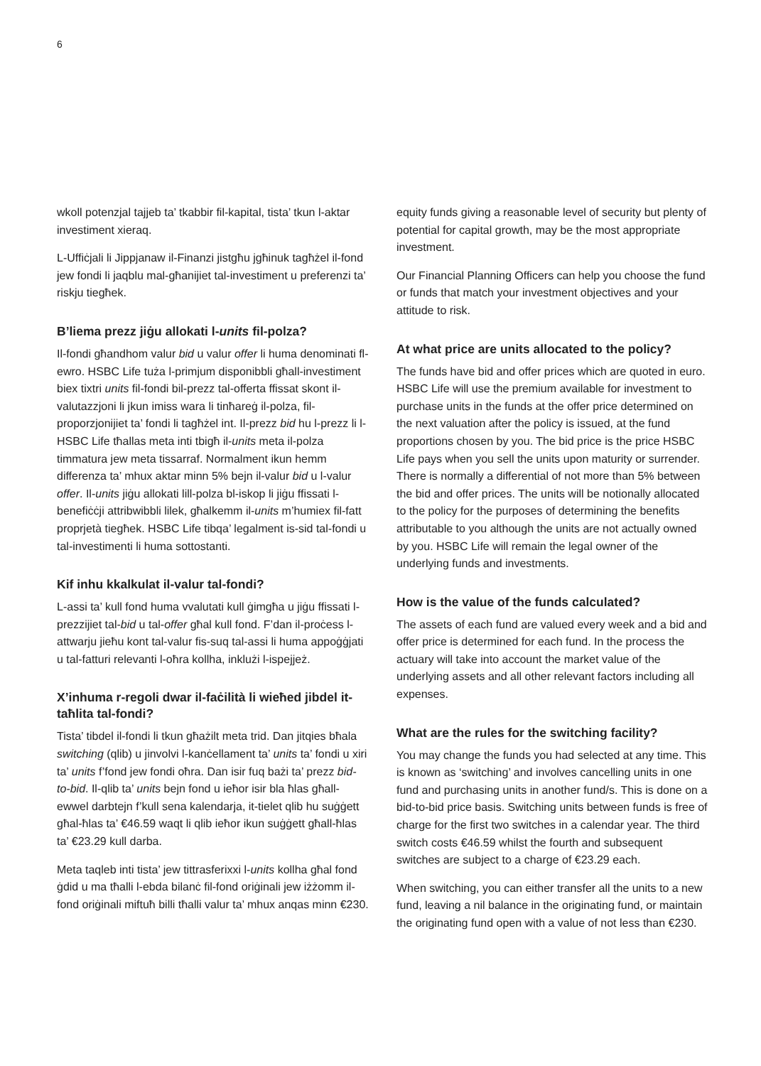6
wkoll potenzjal tajjeb ta’ tkabbir fil-kapital, tista’ tkun l-aktar investiment xieraq.
L-Uffiċjali li Jippjanaw il-Finanzi jistgħu jgħinuk tagħżel il-fond jew fondi li jaqblu mal-għanijiet tal-investiment u preferenzi ta’ riskju tiegħek.
B’liema prezz jiġu allokati l-units fil-polza?
Il-fondi għandhom valur bid u valur offer li huma denominati fl-ewro. HSBC Life tuża l-primjum disponibbli għall-investiment biex tixtri units fil-fondi bil-prezz tal-offerta ffissat skont il-valutazzjoni li jkun imiss wara li tinħareġ il-polza, fil-proporzjonijiet ta’ fondi li tagħżel int. Il-prezz bid hu l-prezz li l-HSBC Life tħallas meta inti tbigħ il-units meta il-polza timmatura jew meta tissarraf. Normalment ikun hemm differenza ta’ mhux aktar minn 5% bejn il-valur bid u l-valur offer. Il-units jiġu allokati lill-polza bl-iskop li jiġu ffissati l-benefiċċji attribwibbli lilek, għalkemm il-units m’humiex fil-fatt proprjetà tiegħek. HSBC Life tibqa’ legalment is-sid tal-fondi u tal-investimenti li huma sottostanti.
Kif inhu kkalkulat il-valur tal-fondi?
L-assi ta’ kull fond huma vvalutati kull ġimgħa u jiġu ffissati l-prezzijiet tal-bid u tal-offer għal kull fond. F’dan il-proċess l-attwarju jieħu kont tal-valur fis-suq tal-assi li huma appoġġjati u tal-fatturi relevanti l-oħra kollha, inklużi l-ispejjeż.
X’inhuma r-regoli dwar il-faċilità li wieħed jibdel it-taħlita tal-fondi?
Tista’ tibdel il-fondi li tkun għażilt meta trid. Dan jitqies bħala switching (qlib) u jinvolvi l-kanċellament ta’ units ta’ fondi u xiri ta’ units f’fond jew fondi oħra. Dan isir fuq bażi ta’ prezz bid-to-bid. Il-qlib ta’ units bejn fond u ieħor isir bla ħlas għall-ewwel darbtejn f’kull sena kalendarja, it-tielet qlib hu suġġett għal-ħlas ta’ €46.59 waqt li qlib ieħor ikun suġġett għall-ħlas ta’ €23.29 kull darba.
Meta taqleb inti tista’ jew tittrasferixxi l-units kollha għal fond ġdid u ma tħalli l-ebda bilanċ fil-fond oriġinali jew iżżomm il-fond oriġinali miftuħ billi tħalli valur ta’ mhux anqas minn €230.
equity funds giving a reasonable level of security but plenty of potential for capital growth, may be the most appropriate investment.
Our Financial Planning Officers can help you choose the fund or funds that match your investment objectives and your attitude to risk.
At what price are units allocated to the policy?
The funds have bid and offer prices which are quoted in euro. HSBC Life will use the premium available for investment to purchase units in the funds at the offer price determined on the next valuation after the policy is issued, at the fund proportions chosen by you. The bid price is the price HSBC Life pays when you sell the units upon maturity or surrender. There is normally a differential of not more than 5% between the bid and offer prices. The units will be notionally allocated to the policy for the purposes of determining the benefits attributable to you although the units are not actually owned by you. HSBC Life will remain the legal owner of the underlying funds and investments.
How is the value of the funds calculated?
The assets of each fund are valued every week and a bid and offer price is determined for each fund. In the process the actuary will take into account the market value of the underlying assets and all other relevant factors including all expenses.
What are the rules for the switching facility?
You may change the funds you had selected at any time. This is known as ‘switching’ and involves cancelling units in one fund and purchasing units in another fund/s. This is done on a bid-to-bid price basis. Switching units between funds is free of charge for the first two switches in a calendar year. The third switch costs €46.59 whilst the fourth and subsequent switches are subject to a charge of €23.29 each.
When switching, you can either transfer all the units to a new fund, leaving a nil balance in the originating fund, or maintain the originating fund open with a value of not less than €230.